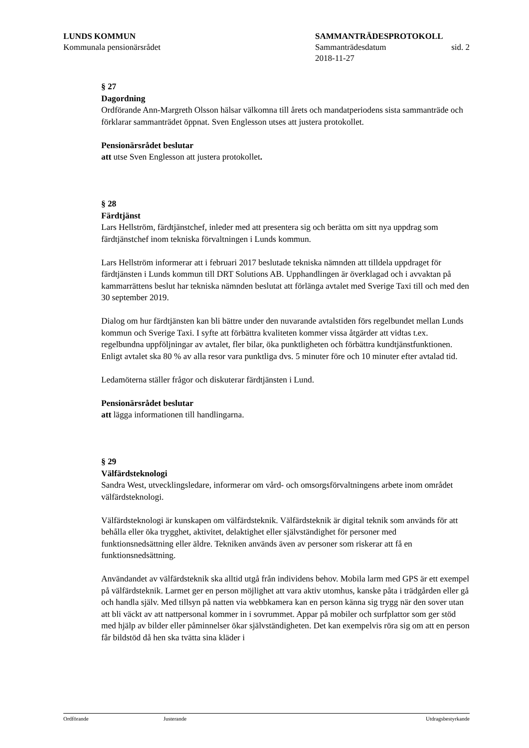LUNDS KOMMUN
Kommunala pensionärsrådet
SAMMANTRÄDESPROTOKOLL
Sammanträdesdatum sid. 2
2018-11-27
§ 27
Dagordning
Ordförande Ann-Margreth Olsson hälsar välkomna till årets och mandatperiodens sista sammanträde och förklarar sammanträdet öppnat. Sven Englesson utses att justera protokollet.
Pensionärsrådet beslutar
att utse Sven Englesson att justera protokollet.
§ 28
Färdtjänst
Lars Hellström, färdtjänstchef, inleder med att presentera sig och berätta om sitt nya uppdrag som färdtjänstchef inom tekniska förvaltningen i Lunds kommun.
Lars Hellström informerar att i februari 2017 beslutade tekniska nämnden att tilldela uppdraget för färdtjänsten i Lunds kommun till DRT Solutions AB. Upphandlingen är överklagad och i avvaktan på kammarrättens beslut har tekniska nämnden beslutat att förlänga avtalet med Sverige Taxi till och med den 30 september 2019.
Dialog om hur färdtjänsten kan bli bättre under den nuvarande avtalstiden förs regelbundet mellan Lunds kommun och Sverige Taxi. I syfte att förbättra kvaliteten kommer vissa åtgärder att vidtas t.ex. regelbundna uppföljningar av avtalet, fler bilar, öka punktligheten och förbättra kundtjänstfunktionen. Enligt avtalet ska 80 % av alla resor vara punktliga dvs. 5 minuter före och 10 minuter efter avtalad tid.
Ledamöterna ställer frågor och diskuterar färdtjänsten i Lund.
Pensionärsrådet beslutar
att lägga informationen till handlingarna.
§ 29
Välfärdsteknologi
Sandra West, utvecklingsledare, informerar om vård- och omsorgsförvaltningens arbete inom området välfärdsteknologi.
Välfärdsteknologi är kunskapen om välfärdsteknik. Välfärdsteknik är digital teknik som används för att behålla eller öka trygghet, aktivitet, delaktighet eller självständighet för personer med funktionsnedsättning eller äldre. Tekniken används även av personer som riskerar att få en funktionsnedsättning.
Användandet av välfärdsteknik ska alltid utgå från individens behov. Mobila larm med GPS är ett exempel på välfärdsteknik. Larmet ger en person möjlighet att vara aktiv utomhus, kanske påta i trädgården eller gå och handla själv. Med tillsyn på natten via webbkamera kan en person känna sig trygg när den sover utan att bli väckt av att nattpersonal kommer in i sovrummet. Appar på mobiler och surfplattor som ger stöd med hjälp av bilder eller påminnelser ökar självständigheten. Det kan exempelvis röra sig om att en person får bildstöd då hen ska tvätta sina kläder i
Ordförande Justerande Utdragsbestyrkande